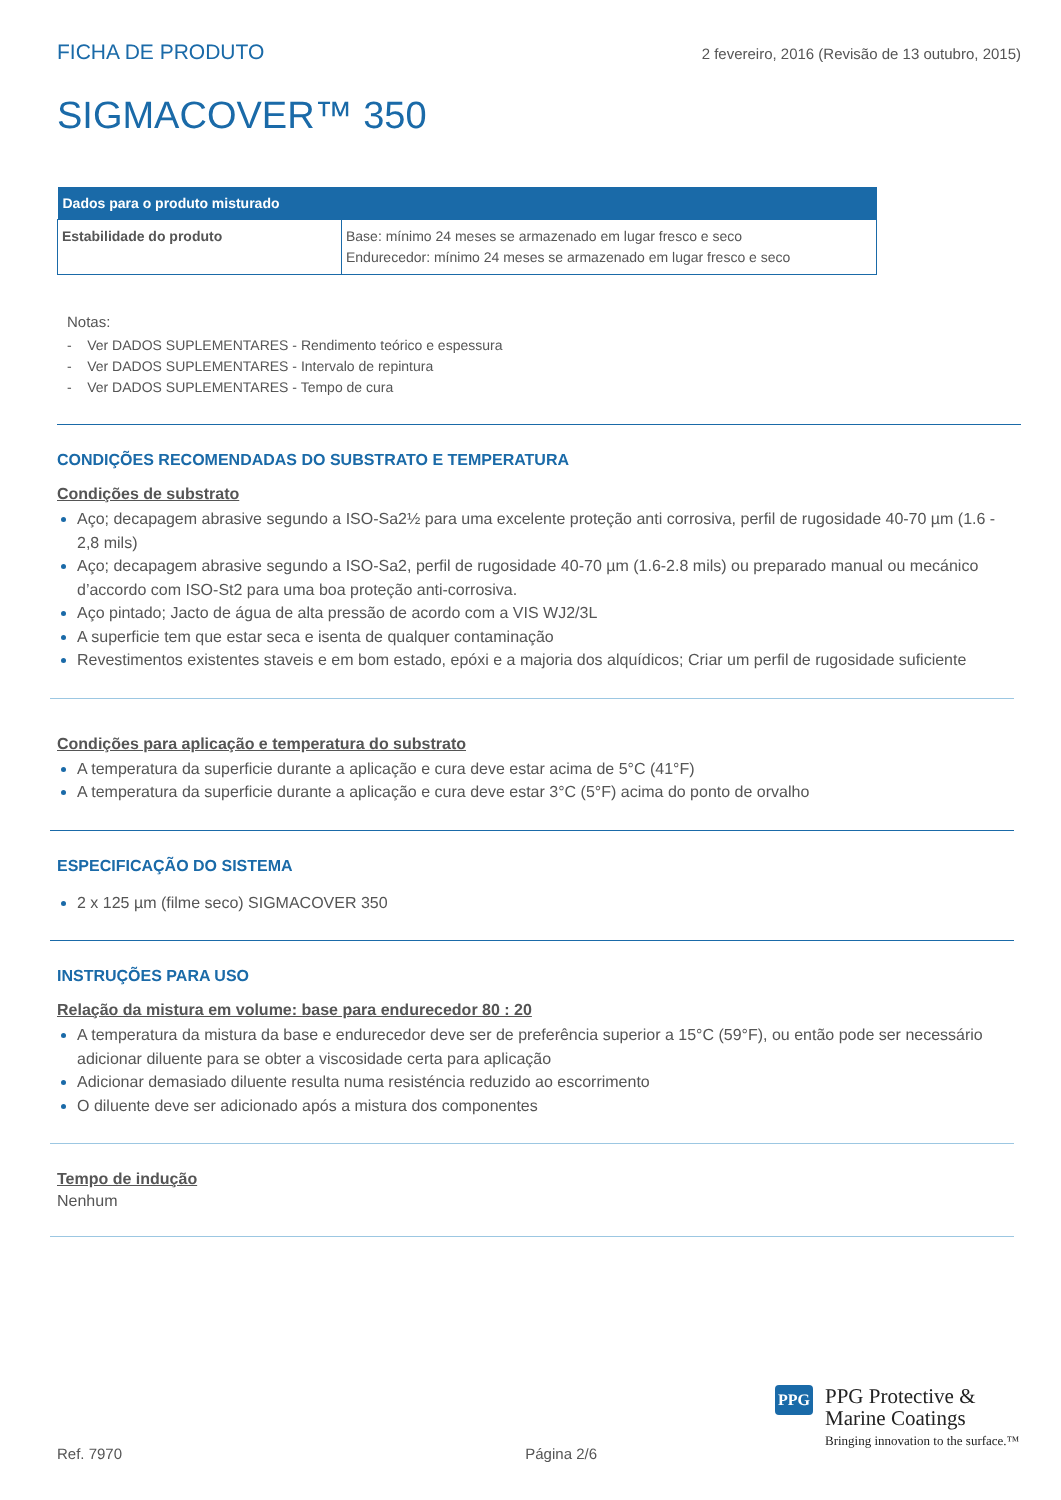FICHA DE PRODUTO 2 fevereiro, 2016 (Revisão de 13 outubro, 2015)
SIGMACOVER™ 350
| Dados para o produto misturado | |
| --- | --- |
| Estabilidade do produto | Base: mínimo 24 meses se armazenado em lugar fresco e seco Endurecedor: mínimo 24 meses se armazenado em lugar fresco e seco |
Notas:
- Ver DADOS SUPLEMENTARES - Rendimento teórico e espessura
- Ver DADOS SUPLEMENTARES - Intervalo de repintura
- Ver DADOS SUPLEMENTARES - Tempo de cura
CONDIÇÕES RECOMENDADAS DO SUBSTRATO E TEMPERATURA
Condições de substrato
Aço; decapagem abrasive segundo a ISO-Sa2½ para uma excelente proteção anti corrosiva, perfil de rugosidade 40-70 µm (1.6 - 2,8 mils)
Aço; decapagem abrasive segundo a ISO-Sa2, perfil de rugosidade 40-70 µm (1.6-2.8 mils) ou preparado manual ou mecánico d’accordo com ISO-St2 para uma boa proteção anti-corrosiva.
Aço pintado; Jacto de água de alta pressão de acordo com a VIS WJ2/3L
A superficie tem que estar seca e isenta de qualquer contaminação
Revestimentos existentes staveis e em bom estado, epóxi e a majoria dos alquídicos; Criar um perfil de rugosidade suficiente
Condições para aplicação e temperatura do substrato
A temperatura da superficie durante a aplicação e cura deve estar acima de 5°C (41°F)
A temperatura da superficie durante a aplicação e cura deve estar 3°C (5°F) acima do ponto de orvalho
ESPECIFICAÇÃO DO SISTEMA
2 x 125 µm (filme seco) SIGMACOVER 350
INSTRUÇÕES PARA USO
Relação da mistura em volume: base para endurecedor 80 : 20
A temperatura da mistura da base e endurecedor deve ser de preferência superior a 15°C (59°F), ou então pode ser necessário adicionar diluente para se obter a viscosidade certa para aplicação
Adicionar demasiado diluente resulta numa resisténcia reduzido ao escorrimento
O diluente deve ser adicionado após a mistura dos componentes
Tempo de indução
Nenhum
PPG
PPG Protective &
Marine Coatings
Bringing innovation to the surface.™
Ref. 7970 Página 2/6